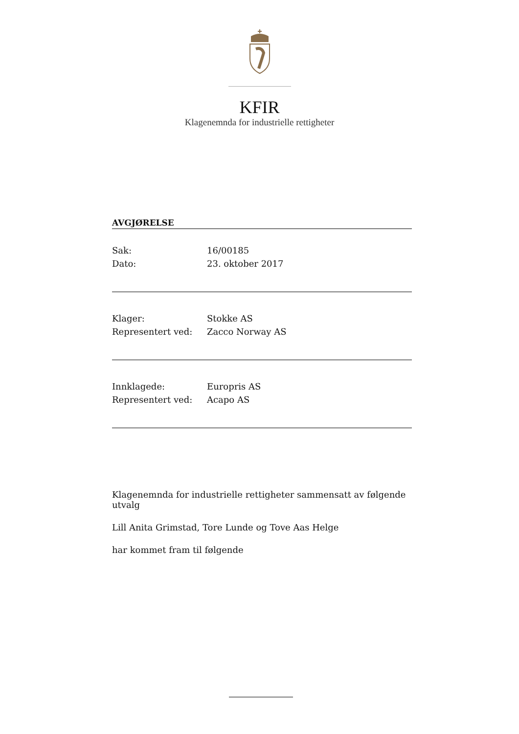KFIR
Klagenemnda for industrielle rettigheter
AVGJØRELSE
Sak: 16/00185
Dato: 23. oktober 2017
Klager: Stokke AS
Representert ved: Zacco Norway AS
Innklagede: Europris AS
Representert ved: Acapo AS
Klagenemnda for industrielle rettigheter sammensatt av følgende utvalg
Lill Anita Grimstad, Tore Lunde og Tove Aas Helge
har kommet fram til følgende